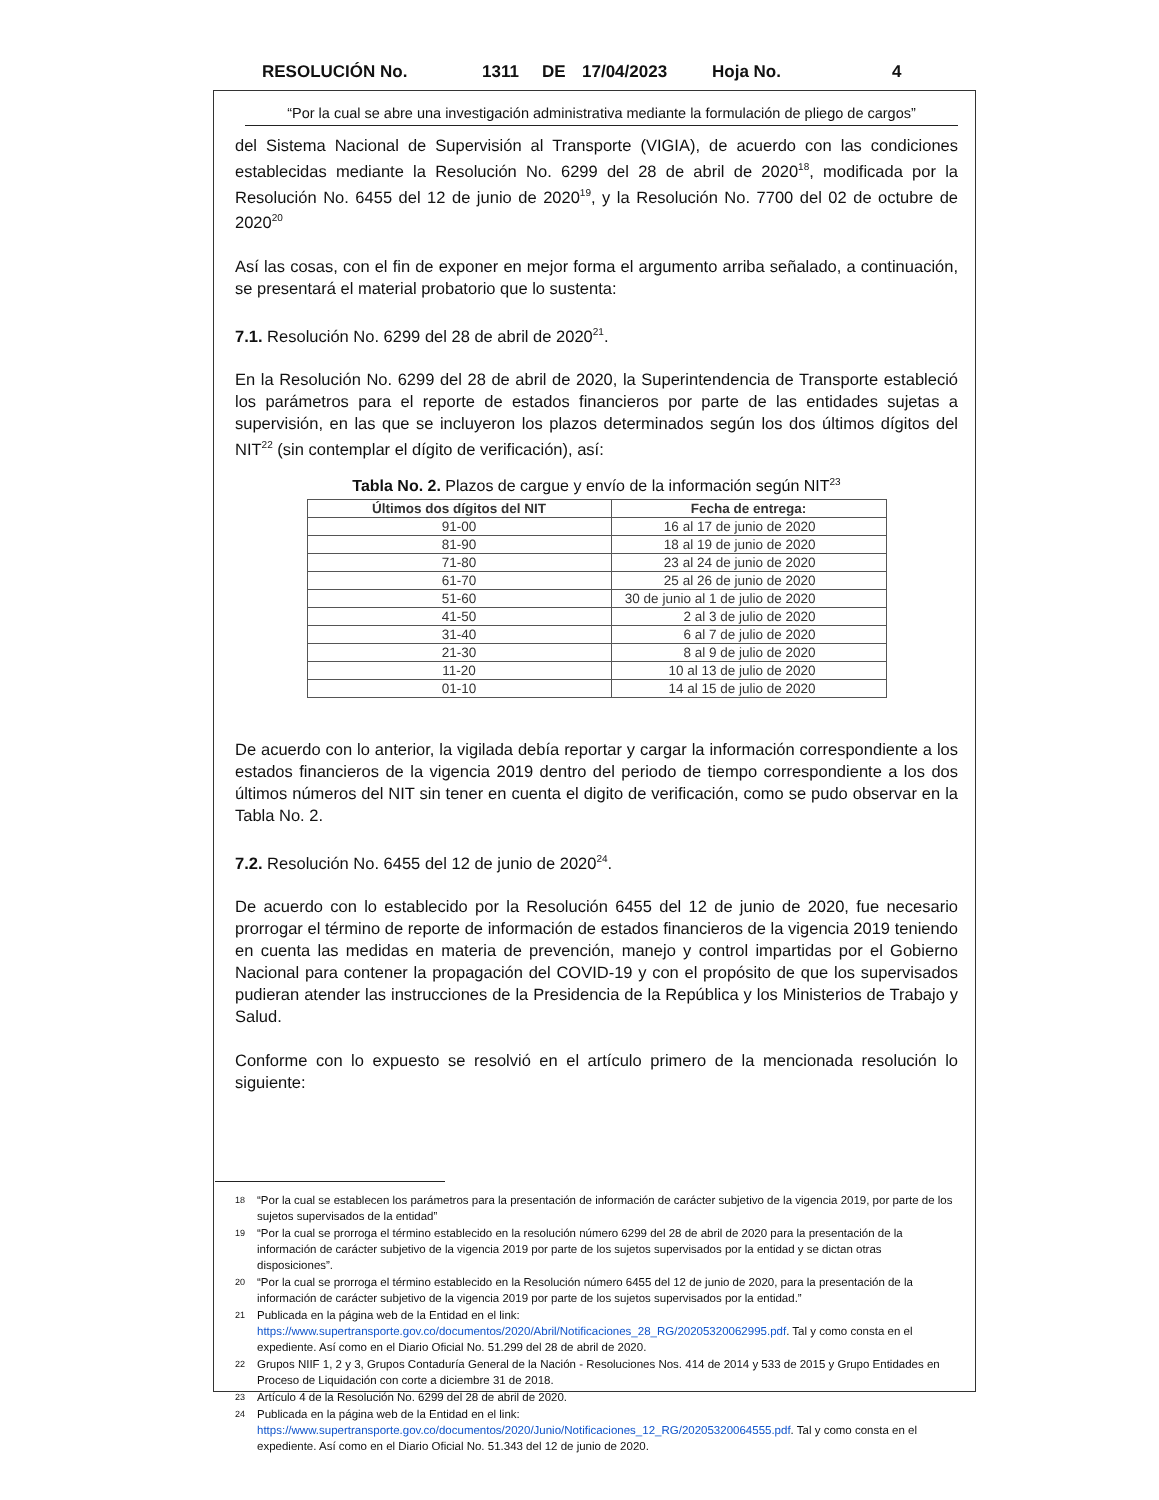RESOLUCIÓN No. 1311 DE 17/04/2023 Hoja No. 4
“Por la cual se abre una investigación administrativa mediante la formulación de pliego de cargos”
del Sistema Nacional de Supervisión al Transporte (VIGIA), de acuerdo con las condiciones establecidas mediante la Resolución No. 6299 del 28 de abril de 2020<sup>18</sup>, modificada por la Resolución No. 6455 del 12 de junio de 2020<sup>19</sup>, y la Resolución No. 7700 del 02 de octubre de 2020<sup>20</sup>
Así las cosas, con el fin de exponer en mejor forma el argumento arriba señalado, a continuación, se presentará el material probatorio que lo sustenta:
7.1. Resolución No. 6299 del 28 de abril de 2020<sup>21</sup>.
En la Resolución No. 6299 del 28 de abril de 2020, la Superintendencia de Transporte estableció los parámetros para el reporte de estados financieros por parte de las entidades sujetas a supervisión, en las que se incluyeron los plazos determinados según los dos últimos dígitos del NIT<sup>22</sup> (sin contemplar el dígito de verificación), así:
Tabla No. 2. Plazos de cargue y envío de la información según NIT<sup>23</sup>
| Últimos dos dígitos del NIT | Fecha de entrega: |
| --- | --- |
| 91-00 | 16 al 17 de junio de 2020 |
| 81-90 | 18 al 19 de junio de 2020 |
| 71-80 | 23 al 24 de junio de 2020 |
| 61-70 | 25 al 26 de junio de 2020 |
| 51-60 | 30 de junio al 1 de julio de 2020 |
| 41-50 | 2 al 3 de julio de 2020 |
| 31-40 | 6 al 7 de julio de 2020 |
| 21-30 | 8 al 9 de julio de 2020 |
| 11-20 | 10 al 13 de julio de 2020 |
| 01-10 | 14 al 15 de julio de 2020 |
De acuerdo con lo anterior, la vigilada debía reportar y cargar la información correspondiente a los estados financieros de la vigencia 2019 dentro del periodo de tiempo correspondiente a los dos últimos números del NIT sin tener en cuenta el digito de verificación, como se pudo observar en la Tabla No. 2.
7.2. Resolución No. 6455 del 12 de junio de 2020<sup>24</sup>.
De acuerdo con lo establecido por la Resolución 6455 del 12 de junio de 2020, fue necesario prorrogar el término de reporte de información de estados financieros de la vigencia 2019 teniendo en cuenta las medidas en materia de prevención, manejo y control impartidas por el Gobierno Nacional para contener la propagación del COVID-19 y con el propósito de que los supervisados pudieran atender las instrucciones de la Presidencia de la República y los Ministerios de Trabajo y Salud.
Conforme con lo expuesto se resolvió en el artículo primero de la mencionada resolución lo siguiente:
18
“Por la cual se establecen los parámetros para la presentación de información de carácter subjetivo de la vigencia 2019, por parte de los sujetos supervisados de la entidad”
19
“Por la cual se prorroga el término establecido en la resolución número 6299 del 28 de abril de 2020 para la presentación de la información de carácter subjetivo de la vigencia 2019 por parte de los sujetos supervisados por la entidad y se dictan otras disposiciones”.
20
“Por la cual se prorroga el término establecido en la Resolución número 6455 del 12 de junio de 2020, para la presentación de la información de carácter subjetivo de la vigencia 2019 por parte de los sujetos supervisados por la entidad.”
21
Publicada en la página web de la Entidad en el link: https://www.supertransporte.gov.co/documentos/2020/Abril/Notificaciones_28_RG/20205320062995.pdf. Tal y como consta en el expediente. Así como en el Diario Oficial No. 51.299 del 28 de abril de 2020.
22
Grupos NIIF 1, 2 y 3, Grupos Contaduría General de la Nación - Resoluciones Nos. 414 de 2014 y 533 de 2015 y Grupo Entidades en Proceso de Liquidación con corte a diciembre 31 de 2018.
23
Artículo 4 de la Resolución No. 6299 del 28 de abril de 2020.
24
Publicada en la página web de la Entidad en el link: https://www.supertransporte.gov.co/documentos/2020/Junio/Notificaciones_12_RG/20205320064555.pdf. Tal y como consta en el expediente. Así como en el Diario Oficial No. 51.343 del 12 de junio de 2020.